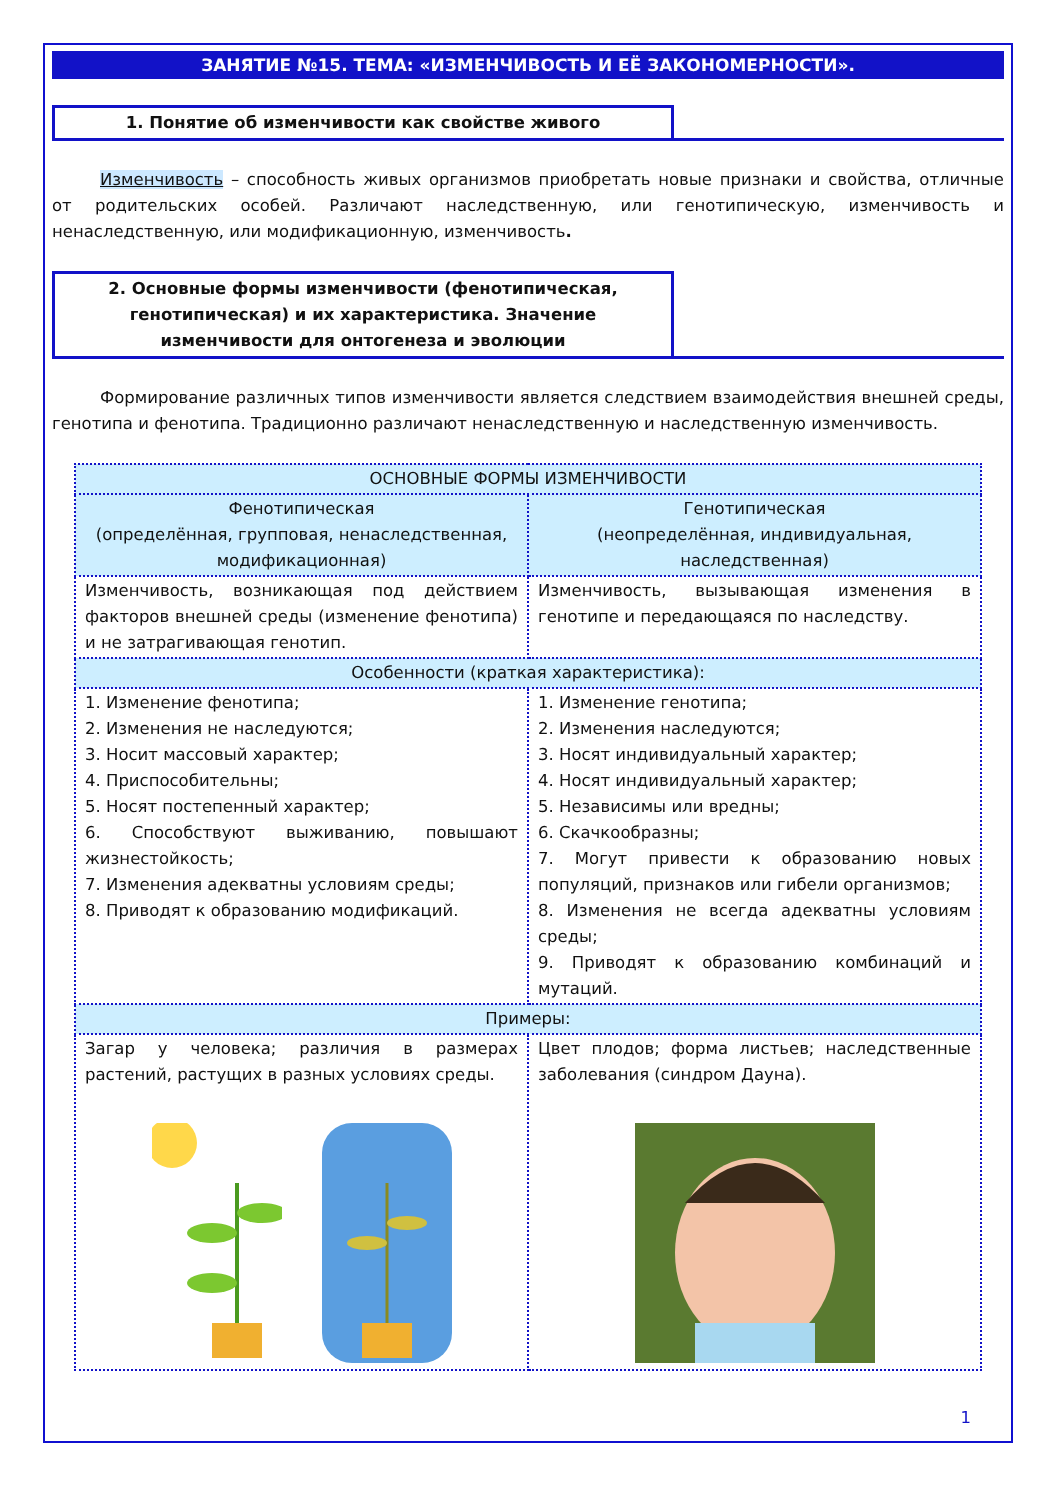ЗАНЯТИЕ №15. ТЕМА: «ИЗМЕНЧИВОСТЬ И ЕЁ ЗАКОНОМЕРНОСТИ».
1. Понятие об изменчивости как свойстве живого
Изменчивость – способность живых организмов приобретать новые признаки и свойства, отличные от родительских особей. Различают наследственную, или генотипическую, изменчивость и ненаследственную, или модификационную, изменчивость.
2. Основные формы изменчивости (фенотипическая, генотипическая) и их характеристика. Значение изменчивости для онтогенеза и эволюции
Формирование различных типов изменчивости является следствием взаимодействия внешней среды, генотипа и фенотипа. Традиционно различают ненаследственную и наследственную изменчивость.
| ОСНОВНЫЕ ФОРМЫ ИЗМЕНЧИВОСТИ | |
| Фенотипическая (определённая, групповая, ненаследственная, модификационная) | Генотипическая (неопределённая, индивидуальная, наследственная) |
| Изменчивость, возникающая под действием факторов внешней среды (изменение фенотипа) и не затрагивающая генотип. | Изменчивость, вызывающая изменения в генотипе и передающаяся по наследству. |
| Особенности (краткая характеристика): | |
| 1. Изменение фенотипа; 2. Изменения не наследуются; 3. Носит массовый характер; 4. Приспособительны; 5. Носят постепенный характер; 6. Способствуют выживанию, повышают жизнестойкость; 7. Изменения адекватны условиям среды; 8. Приводят к образованию модификаций. | 1. Изменение генотипа; 2. Изменения наследуются; 3. Носят индивидуальный характер; 4. Носят индивидуальный характер; 5. Независимы или вредны; 6. Скачкообразны; 7. Могут привести к образованию новых популяций, признаков или гибели организмов; 8. Изменения не всегда адекватны условиям среды; 9. Приводят к образованию комбинаций и мутаций. |
| Примеры: | |
| Загар у человека; различия в размерах растений, растущих в разных условиях среды. | Цвет плодов; форма листьев; наследственные заболевания (синдром Дауна). |
1